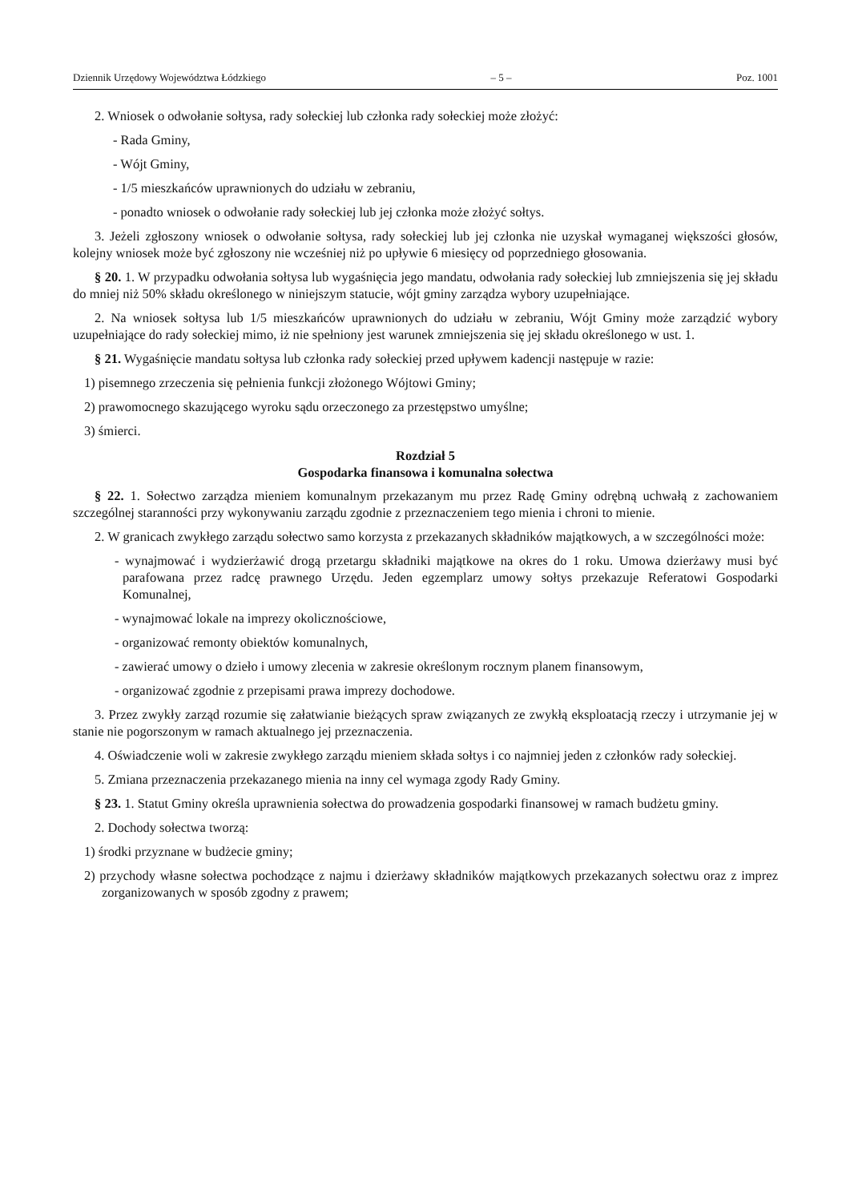Dziennik Urzędowy Województwa Łódzkiego – 5 – Poz. 1001
2. Wniosek o odwołanie sołtysa, rady sołeckiej lub członka rady sołeckiej może złożyć:
- Rada Gminy,
- Wójt Gminy,
- 1/5 mieszkańców uprawnionych do udziału w zebraniu,
- ponadto wniosek o odwołanie rady sołeckiej lub jej członka może złożyć sołtys.
3. Jeżeli zgłoszony wniosek o odwołanie sołtysa, rady sołeckiej lub jej członka nie uzyskał wymaganej większości głosów, kolejny wniosek może być zgłoszony nie wcześniej niż po upływie 6 miesięcy od poprzedniego głosowania.
§ 20. 1. W przypadku odwołania sołtysa lub wygaśnięcia jego mandatu, odwołania rady sołeckiej lub zmniejszenia się jej składu do mniej niż 50% składu określonego w niniejszym statucie, wójt gminy zarządza wybory uzupełniające.
2. Na wniosek sołtysa lub 1/5 mieszkańców uprawnionych do udziału w zebraniu, Wójt Gminy może zarządzić wybory uzupełniające do rady sołeckiej mimo, iż nie spełniony jest warunek zmniejszenia się jej składu określonego w ust. 1.
§ 21. Wygaśnięcie mandatu sołtysa lub członka rady sołeckiej przed upływem kadencji następuje w razie:
1) pisemnego zrzeczenia się pełnienia funkcji złożonego Wójtowi Gminy;
2) prawomocnego skazującego wyroku sądu orzeczonego za przestępstwo umyślne;
3) śmierci.
Rozdział 5
Gospodarka finansowa i komunalna sołectwa
§ 22. 1. Sołectwo zarządza mieniem komunalnym przekazanym mu przez Radę Gminy odrębną uchwałą z zachowaniem szczególnej staranności przy wykonywaniu zarządu zgodnie z przeznaczeniem tego mienia i chroni to mienie.
2. W granicach zwykłego zarządu sołectwo samo korzysta z przekazanych składników majątkowych, a w szczególności może:
- wynajmować i wydzierżawić drogą przetargu składniki majątkowe na okres do 1 roku. Umowa dzierżawy musi być parafowana przez radcę prawnego Urzędu. Jeden egzemplarz umowy sołtys przekazuje Referatowi Gospodarki Komunalnej,
- wynajmować lokale na imprezy okolicznościowe,
- organizować remonty obiektów komunalnych,
- zawierać umowy o dzieło i umowy zlecenia w zakresie określonym rocznym planem finansowym,
- organizować zgodnie z przepisami prawa imprezy dochodowe.
3. Przez zwykły zarząd rozumie się załatwianie bieżących spraw związanych ze zwykłą eksploatacją rzeczy i utrzymanie jej w stanie nie pogorszonym w ramach aktualnego jej przeznaczenia.
4. Oświadczenie woli w zakresie zwykłego zarządu mieniem składa sołtys i co najmniej jeden z członków rady sołeckiej.
5. Zmiana przeznaczenia przekazanego mienia na inny cel wymaga zgody Rady Gminy.
§ 23. 1. Statut Gminy określa uprawnienia sołectwa do prowadzenia gospodarki finansowej w ramach budżetu gminy.
2. Dochody sołectwa tworzą:
1) środki przyznane w budżecie gminy;
2) przychody własne sołectwa pochodzące z najmu i dzierżawy składników majątkowych przekazanych sołectwu oraz z imprez zorganizowanych w sposób zgodny z prawem;